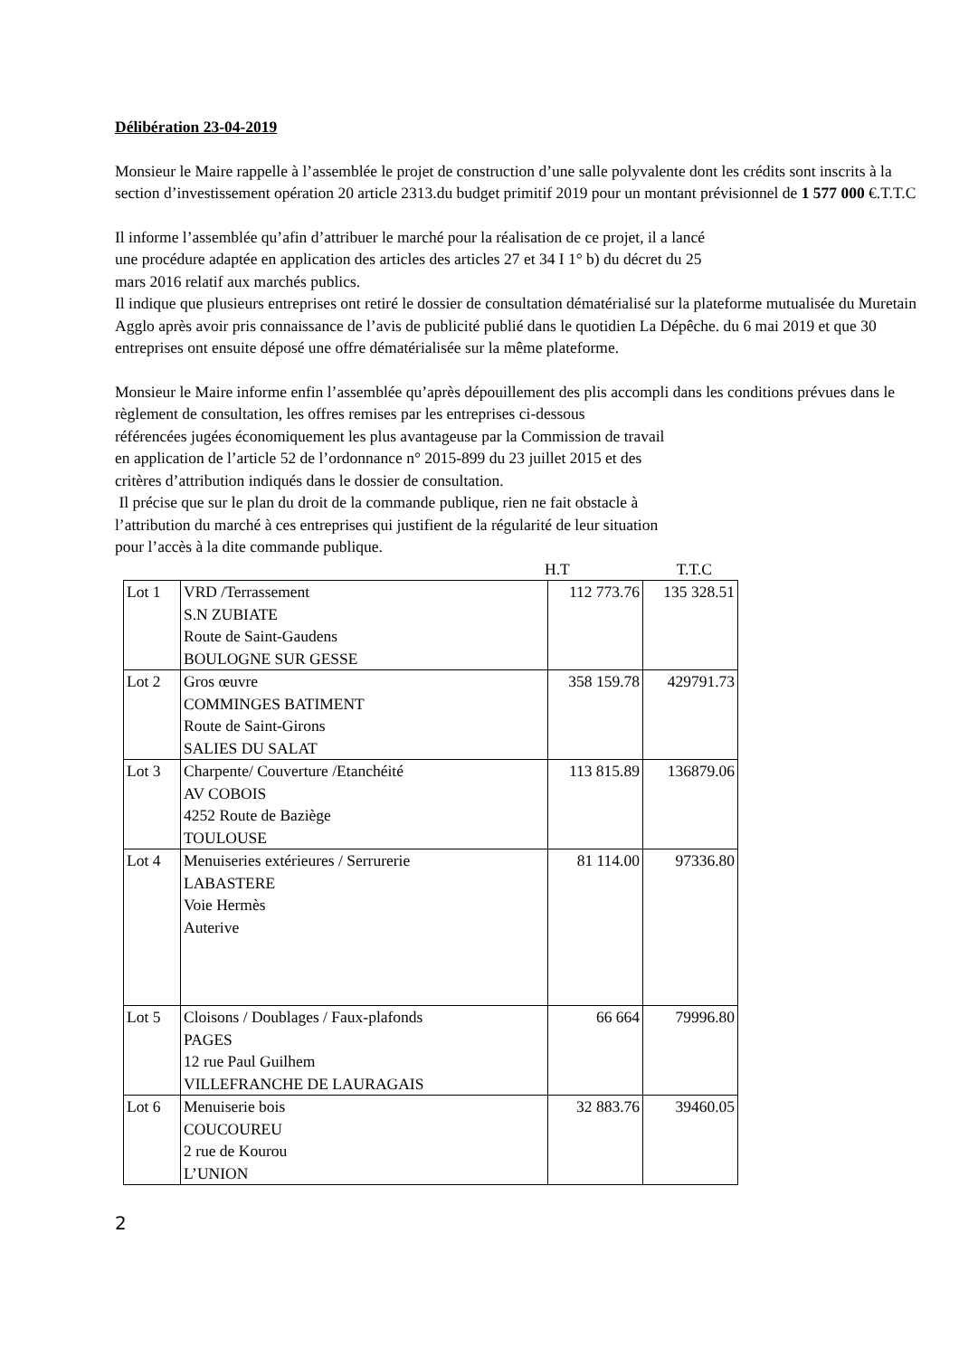Délibération 23-04-2019
Monsieur le Maire rappelle à l’assemblée le projet de construction d’une salle polyvalente dont les crédits sont inscrits à la section d’investissement opération 20 article 2313.du budget primitif 2019 pour un montant prévisionnel de 1 577 000 €.T.T.C
Il informe l’assemblée qu’afin d’attribuer le marché pour la réalisation de ce projet, il a lancé
une procédure adaptée en application des articles des articles 27 et 34 I 1° b) du décret du 25
mars 2016 relatif aux marchés publics.
Il indique que plusieurs entreprises ont retiré le dossier de consultation dématérialisé sur la plateforme mutualisée du Muretain Agglo après avoir pris connaissance de l’avis de publicité publié dans le quotidien La Dépêche. du 6 mai 2019 et que 30 entreprises ont ensuite déposé une offre dématérialisée sur la même plateforme.
Monsieur le Maire informe enfin l’assemblée qu’après dépouillement des plis accompli dans les conditions prévues dans le règlement de consultation, les offres remises par les entreprises ci-dessous
référencées jugées économiquement les plus avantageuse par la Commission de travail
en application de l’article 52 de l’ordonnance n° 2015-899 du 23 juillet 2015 et des
critères d’attribution indiqués dans le dossier de consultation.
Il précise que sur le plan du droit de la commande publique, rien ne fait obstacle à
l’attribution du marché à ces entreprises qui justifient de la régularité de leur situation
pour l’accès à la dite commande publique.
H.T T.T.C
| Lot 1 | VRD /Terrassement S.N ZUBIATE Route de Saint-Gaudens BOULOGNE SUR GESSE | 112 773.76 | 135 328.51 |
| Lot 2 | Gros œuvre COMMINGES BATIMENT Route de Saint-Girons SALIES DU SALAT | 358 159.78 | 429791.73 |
| Lot 3 | Charpente/ Couverture /Etanchéité AV COBOIS 4252 Route de Baziège TOULOUSE | 113 815.89 | 136879.06 |
| Lot 4 | Menuiseries extérieures / Serrurerie LABASTERE Voie Hermès Auterive | 81 114.00 | 97336.80 |
| Lot 5 | Cloisons / Doublages / Faux-plafonds PAGES 12 rue Paul Guilhem VILLEFRANCHE DE LAURAGAIS | 66 664 | 79996.80 |
| Lot 6 | Menuiserie bois COUCOUREU 2 rue de Kourou L’UNION | 32 883.76 | 39460.05 |
2